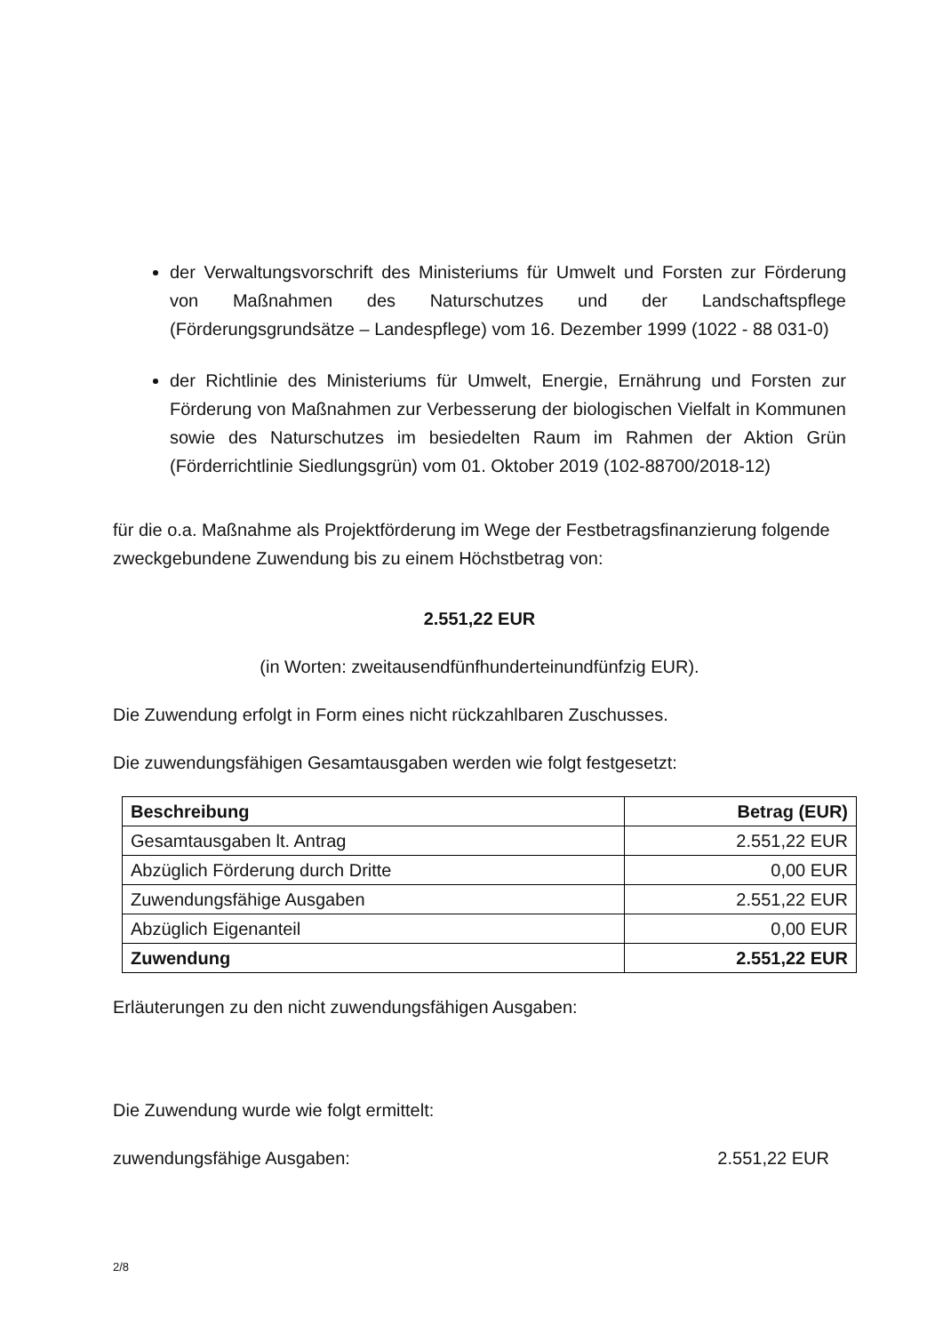der Verwaltungsvorschrift des Ministeriums für Umwelt und Forsten zur Förderung von Maßnahmen des Naturschutzes und der Landschaftspflege (Förderungsgrundsätze – Landespflege) vom 16. Dezember 1999 (1022 - 88 031-0)
der Richtlinie des Ministeriums für Umwelt, Energie, Ernährung und Forsten zur Förderung von Maßnahmen zur Verbesserung der biologischen Vielfalt in Kommunen sowie des Naturschutzes im besiedelten Raum im Rahmen der Aktion Grün (Förderrichtlinie Siedlungsgrün) vom 01. Oktober 2019 (102-88700/2018-12)
für die o.a. Maßnahme als Projektförderung im Wege der Festbetragsfinanzierung folgende zweckgebundene Zuwendung bis zu einem Höchstbetrag von:
2.551,22 EUR
(in Worten: zweitausendfünfhunderteinundfünfzig EUR).
Die Zuwendung erfolgt in Form eines nicht rückzahlbaren Zuschusses.
Die zuwendungsfähigen Gesamtausgaben werden wie folgt festgesetzt:
| Beschreibung | Betrag (EUR) |
| --- | --- |
| Gesamtausgaben lt. Antrag | 2.551,22 EUR |
| Abzüglich Förderung durch Dritte | 0,00 EUR |
| Zuwendungsfähige Ausgaben | 2.551,22 EUR |
| Abzüglich Eigenanteil | 0,00 EUR |
| Zuwendung | 2.551,22 EUR |
Erläuterungen zu den nicht zuwendungsfähigen Ausgaben:
Die Zuwendung wurde wie folgt ermittelt:
zuwendungsfähige Ausgaben: 2.551,22 EUR
2/8